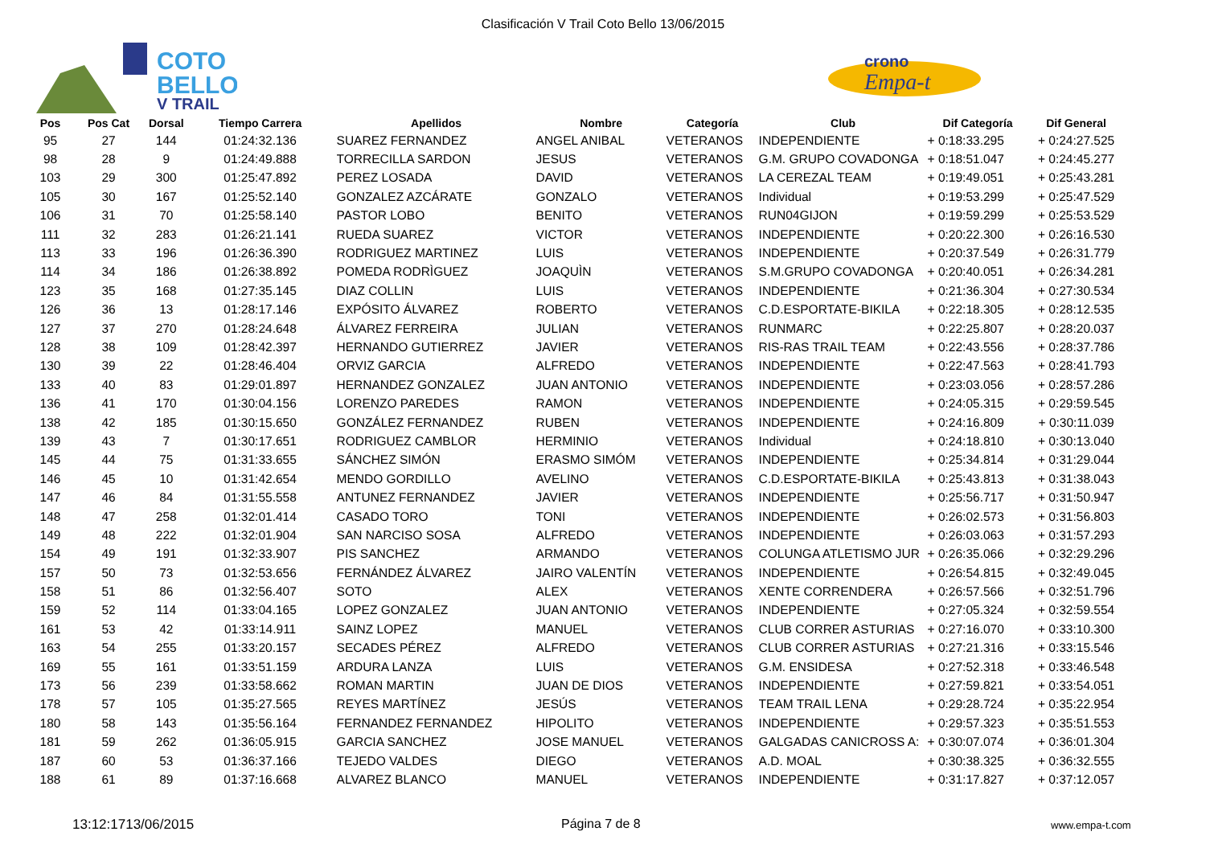Clasificación V Trail Coto Bello 13/06/2015
COTO
BELLO
V TRAIL
crono
Empa-t
| Pos | Pos Cat | Dorsal | Tiempo Carrera | Apellidos | Nombre | Categoría | Club | Dif Categoría | Dif General |
| --- | --- | --- | --- | --- | --- | --- | --- | --- | --- |
| 95 | 27 | 144 | 01:24:32.136 | SUAREZ FERNANDEZ | ANGEL ANIBAL | VETERANOS | INDEPENDIENTE | + 0:18:33.295 | + 0:24:27.525 |
| 98 | 28 | 9 | 01:24:49.888 | TORRECILLA SARDON | JESUS | VETERANOS | G.M. GRUPO COVADONGA | + 0:18:51.047 | + 0:24:45.277 |
| 103 | 29 | 300 | 01:25:47.892 | PEREZ LOSADA | DAVID | VETERANOS | LA CEREZAL TEAM | + 0:19:49.051 | + 0:25:43.281 |
| 105 | 30 | 167 | 01:25:52.140 | GONZALEZ AZCÁRATE | GONZALO | VETERANOS | Individual | + 0:19:53.299 | + 0:25:47.529 |
| 106 | 31 | 70 | 01:25:58.140 | PASTOR LOBO | BENITO | VETERANOS | RUN04GIJON | + 0:19:59.299 | + 0:25:53.529 |
| 111 | 32 | 283 | 01:26:21.141 | RUEDA SUAREZ | VICTOR | VETERANOS | INDEPENDIENTE | + 0:20:22.300 | + 0:26:16.530 |
| 113 | 33 | 196 | 01:26:36.390 | RODRIGUEZ MARTINEZ | LUIS | VETERANOS | INDEPENDIENTE | + 0:20:37.549 | + 0:26:31.779 |
| 114 | 34 | 186 | 01:26:38.892 | POMEDA RODRÌGUEZ | JOAQUÌN | VETERANOS | S.M.GRUPO COVADONGA | + 0:20:40.051 | + 0:26:34.281 |
| 123 | 35 | 168 | 01:27:35.145 | DIAZ COLLIN | LUIS | VETERANOS | INDEPENDIENTE | + 0:21:36.304 | + 0:27:30.534 |
| 126 | 36 | 13 | 01:28:17.146 | EXPÓSITO ÁLVAREZ | ROBERTO | VETERANOS | C.D.ESPORTATE-BIKILA | + 0:22:18.305 | + 0:28:12.535 |
| 127 | 37 | 270 | 01:28:24.648 | ÁLVAREZ FERREIRA | JULIAN | VETERANOS | RUNMARC | + 0:22:25.807 | + 0:28:20.037 |
| 128 | 38 | 109 | 01:28:42.397 | HERNANDO GUTIERREZ | JAVIER | VETERANOS | RIS-RAS TRAIL TEAM | + 0:22:43.556 | + 0:28:37.786 |
| 130 | 39 | 22 | 01:28:46.404 | ORVIZ GARCIA | ALFREDO | VETERANOS | INDEPENDIENTE | + 0:22:47.563 | + 0:28:41.793 |
| 133 | 40 | 83 | 01:29:01.897 | HERNANDEZ GONZALEZ | JUAN ANTONIO | VETERANOS | INDEPENDIENTE | + 0:23:03.056 | + 0:28:57.286 |
| 136 | 41 | 170 | 01:30:04.156 | LORENZO PAREDES | RAMON | VETERANOS | INDEPENDIENTE | + 0:24:05.315 | + 0:29:59.545 |
| 138 | 42 | 185 | 01:30:15.650 | GONZÁLEZ FERNANDEZ | RUBEN | VETERANOS | INDEPENDIENTE | + 0:24:16.809 | + 0:30:11.039 |
| 139 | 43 | 7 | 01:30:17.651 | RODRIGUEZ CAMBLOR | HERMINIO | VETERANOS | Individual | + 0:24:18.810 | + 0:30:13.040 |
| 145 | 44 | 75 | 01:31:33.655 | SÁNCHEZ SIMÓN | ERASMO SIMÓM | VETERANOS | INDEPENDIENTE | + 0:25:34.814 | + 0:31:29.044 |
| 146 | 45 | 10 | 01:31:42.654 | MENDO GORDILLO | AVELINO | VETERANOS | C.D.ESPORTATE-BIKILA | + 0:25:43.813 | + 0:31:38.043 |
| 147 | 46 | 84 | 01:31:55.558 | ANTUNEZ FERNANDEZ | JAVIER | VETERANOS | INDEPENDIENTE | + 0:25:56.717 | + 0:31:50.947 |
| 148 | 47 | 258 | 01:32:01.414 | CASADO TORO | TONI | VETERANOS | INDEPENDIENTE | + 0:26:02.573 | + 0:31:56.803 |
| 149 | 48 | 222 | 01:32:01.904 | SAN NARCISO SOSA | ALFREDO | VETERANOS | INDEPENDIENTE | + 0:26:03.063 | + 0:31:57.293 |
| 154 | 49 | 191 | 01:32:33.907 | PIS SANCHEZ | ARMANDO | VETERANOS | COLUNGA ATLETISMO JUR | + 0:26:35.066 | + 0:32:29.296 |
| 157 | 50 | 73 | 01:32:53.656 | FERNÁNDEZ ÁLVAREZ | JAIRO VALENTÍN | VETERANOS | INDEPENDIENTE | + 0:26:54.815 | + 0:32:49.045 |
| 158 | 51 | 86 | 01:32:56.407 | SOTO | ALEX | VETERANOS | XENTE CORRENDERA | + 0:26:57.566 | + 0:32:51.796 |
| 159 | 52 | 114 | 01:33:04.165 | LOPEZ GONZALEZ | JUAN ANTONIO | VETERANOS | INDEPENDIENTE | + 0:27:05.324 | + 0:32:59.554 |
| 161 | 53 | 42 | 01:33:14.911 | SAINZ LOPEZ | MANUEL | VETERANOS | CLUB CORRER ASTURIAS | + 0:27:16.070 | + 0:33:10.300 |
| 163 | 54 | 255 | 01:33:20.157 | SECADES PÉREZ | ALFREDO | VETERANOS | CLUB CORRER ASTURIAS | + 0:27:21.316 | + 0:33:15.546 |
| 169 | 55 | 161 | 01:33:51.159 | ARDURA LANZA | LUIS | VETERANOS | G.M. ENSIDESA | + 0:27:52.318 | + 0:33:46.548 |
| 173 | 56 | 239 | 01:33:58.662 | ROMAN MARTIN | JUAN DE DIOS | VETERANOS | INDEPENDIENTE | + 0:27:59.821 | + 0:33:54.051 |
| 178 | 57 | 105 | 01:35:27.565 | REYES MARTÍNEZ | JESÚS | VETERANOS | TEAM TRAIL LENA | + 0:29:28.724 | + 0:35:22.954 |
| 180 | 58 | 143 | 01:35:56.164 | FERNANDEZ FERNANDEZ | HIPOLITO | VETERANOS | INDEPENDIENTE | + 0:29:57.323 | + 0:35:51.553 |
| 181 | 59 | 262 | 01:36:05.915 | GARCIA SANCHEZ | JOSE MANUEL | VETERANOS | GALGADAS CANICROSS A: | + 0:30:07.074 | + 0:36:01.304 |
| 187 | 60 | 53 | 01:36:37.166 | TEJEDO VALDES | DIEGO | VETERANOS | A.D. MOAL | + 0:30:38.325 | + 0:36:32.555 |
| 188 | 61 | 89 | 01:37:16.668 | ALVAREZ BLANCO | MANUEL | VETERANOS | INDEPENDIENTE | + 0:31:17.827 | + 0:37:12.057 |
13:12:1713/06/2015 Página 7 de 8 www.empa-t.com